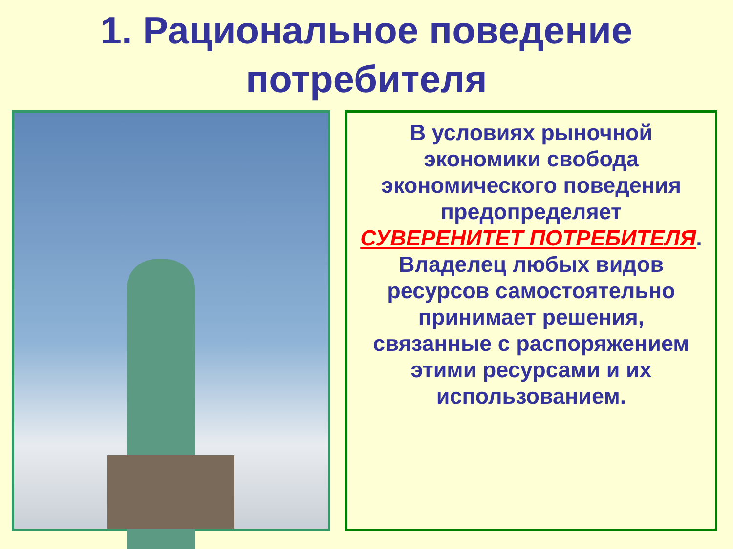1. Рациональное поведение
потребителя
В условиях рыночной экономики свобода экономического поведения предопределяет СУВЕРЕНИТЕТ ПОТРЕБИТЕЛЯ.
Владелец любых видов ресурсов самостоятельно принимает решения, связанные с распоряжением этими ресурсами и их использованием.